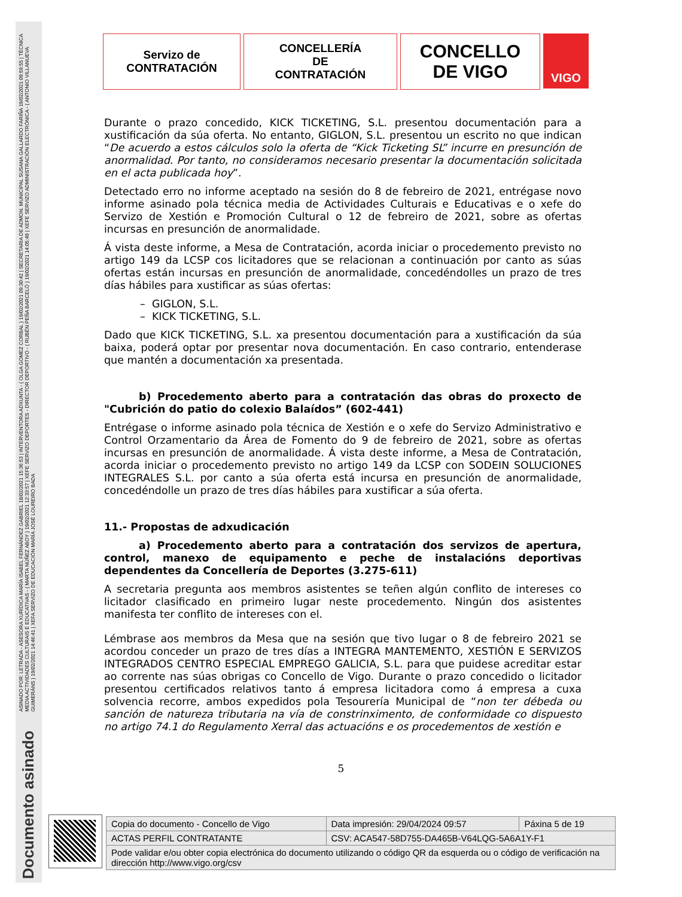ASINADO POR: LETRADA - ASESORA XURÍDICA MARÍA ISABEL FERNÁNDEZ GABRIEL 18/02/2021 15:36:53 | INTERVENTORA ADXUNTA - ( OLGA GOMEZ CORBAL ) 19/02/2021 09:30:42 | SECRETARIA DE ADMON. MUNICIPAL SUSANA GALLARDO FARIÑA 19/02/2021 09:59:55 | TÉCNICA MEDIA ACTIVIDADES CULTURAIS E EDUCATIVAS - ( MARTA NÚÑEZ ABOY ) 19/02/2021 12:33:57 | XEFE SERVIZO DEPORTES - DIRECTOR DEPORTIVO - ( RUBÉN PEÑA BARCELÓ ) 19/02/2021 14:05:49 | XEFE SERVIZO ADMINISTRACIÓN ELECTRÓNICA - ( ANTONIO VILLANUEVA GUIMERÁNS ) 19/02/2021 14:46:41 | XEFA SERVIZO DE EDUCACIÓN MARÍA JOSÉ LOUREIRO BADA
Documento asinado
Servizo de
CONTRATACIÓN
CONCELLERÍA
DE
CONTRATACIÓN
CONCELLO
DE VIGO
VIGO
Durante o prazo concedido, KICK TICKETING, S.L. presentou documentación para a xustificación da súa oferta. No entanto, GIGLON, S.L. presentou un escrito no que indican “De acuerdo a estos cálculos solo la oferta de “Kick Ticketing SL” incurre en presunción de anormalidad. Por tanto, no consideramos necesario presentar la documentación solicitada en el acta publicada hoy”.
Detectado erro no informe aceptado na sesión do 8 de febreiro de 2021, entrégase novo informe asinado pola técnica media de Actividades Culturais e Educativas e o xefe do Servizo de Xestión e Promoción Cultural o 12 de febreiro de 2021, sobre as ofertas incursas en presunción de anormalidade.
Á vista deste informe, a Mesa de Contratación, acorda iniciar o procedemento previsto no artigo 149 da LCSP cos licitadores que se relacionan a continuación por canto as súas ofertas están incursas en presunción de anormalidade, concedéndolles un prazo de tres días hábiles para xustificar as súas ofertas:
– GIGLON, S.L.
– KICK TICKETING, S.L.
Dado que KICK TICKETING, S.L. xa presentou documentación para a xustificación da súa baixa, poderá optar por presentar nova documentación. En caso contrario, entenderase que mantén a documentación xa presentada.
b) Procedemento aberto para a contratación das obras do proxecto de "Cubrición do patio do colexio Balaídos” (602-441)
Entrégase o informe asinado pola técnica de Xestión e o xefe do Servizo Administrativo e Control Orzamentario da Área de Fomento do 9 de febreiro de 2021, sobre as ofertas incursas en presunción de anormalidade. Á vista deste informe, a Mesa de Contratación, acorda iniciar o procedemento previsto no artigo 149 da LCSP con SODEIN SOLUCIONES INTEGRALES S.L. por canto a súa oferta está incursa en presunción de anormalidade, concedéndolle un prazo de tres días hábiles para xustificar a súa oferta.
11.- Propostas de adxudicación
a) Procedemento aberto para a contratación dos servizos de apertura, control, manexo de equipamento e peche de instalacións deportivas dependentes da Concellería de Deportes (3.275-611)
A secretaria pregunta aos membros asistentes se teñen algún conflito de intereses co licitador clasificado en primeiro lugar neste procedemento. Ningún dos asistentes manifesta ter conflito de intereses con el.
Lémbrase aos membros da Mesa que na sesión que tivo lugar o 8 de febreiro 2021 se acordou conceder un prazo de tres días a INTEGRA MANTEMENTO, XESTIÓN E SERVIZOS INTEGRADOS CENTRO ESPECIAL EMPREGO GALICIA, S.L. para que puidese acreditar estar ao corrente nas súas obrigas co Concello de Vigo. Durante o prazo concedido o licitador presentou certificados relativos tanto á empresa licitadora como á empresa a cuxa solvencia recorre, ambos expedidos pola Tesourería Municipal de “non ter débeda ou sanción de natureza tributaria na vía de constrinximento, de conformidade co dispuesto no artigo 74.1 do Regulamento Xerral das actuacións e os procedementos de xestión e
5
| Copia do documento - Concello de Vigo | Data impresión: 29/04/2024 09:57 | Páxina 5 de 19 |
| ACTAS PERFIL CONTRATANTE | CSV: ACA547-58D755-DA465B-V64LQG-5A6A1Y-F1 | |
| Pode validar e/ou obter copia electrónica do documento utilizando o código QR da esquerda ou o código de verificación na dirección http://www.vigo.org/csv | | |